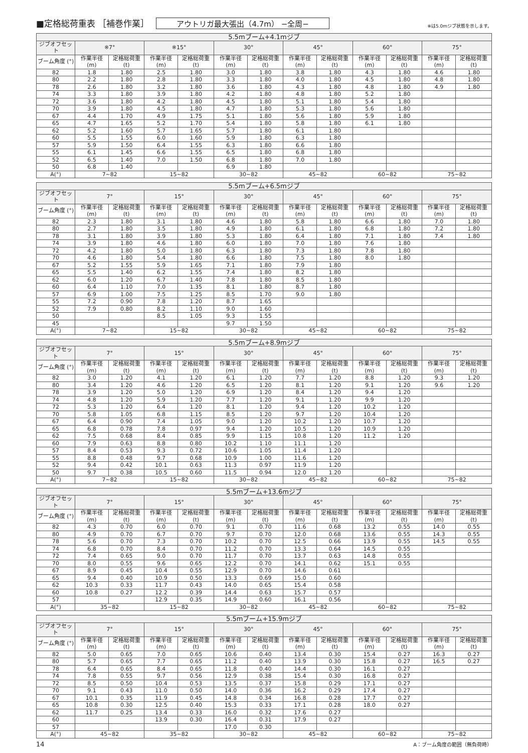■定格総荷重表 ［補巻作業］ アウトリガ最大張出（4.7m） −全周− ※は5.0mジブ状態を示します。
| 5.5mブーム+4.1mジブ | | | | | | | | | | | | |
| --- | --- | --- | --- | --- | --- | --- | --- | --- | --- | --- | --- | --- |
| ジブオフセット | ※7° | | ※15° | | 30° | | 45° | | 60° | | 75° | |
| ブーム角度 (°) | 作業半径 (m) | 定格総荷重 (t) | 作業半径 (m) | 定格総荷重 (t) | 作業半径 (m) | 定格総荷重 (t) | 作業半径 (m) | 定格総荷重 (t) | 作業半径 (m) | 定格総荷重 (t) | 作業半径 (m) | 定格総荷重 (t) |
| 82 | 1.8 | 1.80 | 2.5 | 1.80 | 3.0 | 1.80 | 3.8 | 1.80 | 4.3 | 1.80 | 4.6 | 1.80 |
| 80 | 2.2 | 1.80 | 2.8 | 1.80 | 3.3 | 1.80 | 4.0 | 1.80 | 4.5 | 1.80 | 4.8 | 1.80 |
| 78 | 2.6 | 1.80 | 3.2 | 1.80 | 3.6 | 1.80 | 4.3 | 1.80 | 4.8 | 1.80 | 4.9 | 1.80 |
| 74 | 3.3 | 1.80 | 3.9 | 1.80 | 4.2 | 1.80 | 4.8 | 1.80 | 5.2 | 1.80 | | |
| 72 | 3.6 | 1.80 | 4.2 | 1.80 | 4.5 | 1.80 | 5.1 | 1.80 | 5.4 | 1.80 | | |
| 70 | 3.9 | 1.80 | 4.5 | 1.80 | 4.7 | 1.80 | 5.3 | 1.80 | 5.6 | 1.80 | | |
| 67 | 4.4 | 1.70 | 4.9 | 1.75 | 5.1 | 1.80 | 5.6 | 1.80 | 5.9 | 1.80 | | |
| 65 | 4.7 | 1.65 | 5.2 | 1.70 | 5.4 | 1.80 | 5.8 | 1.80 | 6.1 | 1.80 | | |
| 62 | 5.2 | 1.60 | 5.7 | 1.65 | 5.7 | 1.80 | 6.1 | 1.80 | | | | |
| 60 | 5.5 | 1.55 | 6.0 | 1.60 | 5.9 | 1.80 | 6.3 | 1.80 | | | | |
| 57 | 5.9 | 1.50 | 6.4 | 1.55 | 6.3 | 1.80 | 6.6 | 1.80 | | | | |
| 55 | 6.1 | 1.45 | 6.6 | 1.55 | 6.5 | 1.80 | 6.8 | 1.80 | | | | |
| 52 | 6.5 | 1.40 | 7.0 | 1.50 | 6.8 | 1.80 | 7.0 | 1.80 | | | | |
| 50 | 6.8 | 1.40 | | | 6.9 | 1.80 | | | | | | |
| A(°) | 7~82 | | 15~82 | | 30~82 | | 45~82 | | 60~82 | | 75~82 | |
| 5.5mブーム+6.5mジブ | | | | | | | | | | | | |
| --- | --- | --- | --- | --- | --- | --- | --- | --- | --- | --- | --- | --- |
| ジブオフセット | 7° | | 15° | | 30° | | 45° | | 60° | | 75° | |
| ブーム角度 (°) | 作業半径 (m) | 定格総荷重 (t) | 作業半径 (m) | 定格総荷重 (t) | 作業半径 (m) | 定格総荷重 (t) | 作業半径 (m) | 定格総荷重 (t) | 作業半径 (m) | 定格総荷重 (t) | 作業半径 (m) | 定格総荷重 (t) |
| 82 | 2.3 | 1.80 | 3.1 | 1.80 | 4.6 | 1.80 | 5.8 | 1.80 | 6.6 | 1.80 | 7.0 | 1.80 |
| 80 | 2.7 | 1.80 | 3.5 | 1.80 | 4.9 | 1.80 | 6.1 | 1.80 | 6.8 | 1.80 | 7.2 | 1.80 |
| 78 | 3.1 | 1.80 | 3.9 | 1.80 | 5.3 | 1.80 | 6.4 | 1.80 | 7.1 | 1.80 | 7.4 | 1.80 |
| 74 | 3.9 | 1.80 | 4.6 | 1.80 | 6.0 | 1.80 | 7.0 | 1.80 | 7.6 | 1.80 | | |
| 72 | 4.2 | 1.80 | 5.0 | 1.80 | 6.3 | 1.80 | 7.3 | 1.80 | 7.8 | 1.80 | | |
| 70 | 4.6 | 1.80 | 5.4 | 1.80 | 6.6 | 1.80 | 7.5 | 1.80 | 8.0 | 1.80 | | |
| 67 | 5.2 | 1.55 | 5.9 | 1.65 | 7.1 | 1.80 | 7.9 | 1.80 | | | | |
| 65 | 5.5 | 1.40 | 6.2 | 1.55 | 7.4 | 1.80 | 8.2 | 1.80 | | | | |
| 62 | 6.0 | 1.20 | 6.7 | 1.40 | 7.8 | 1.80 | 8.5 | 1.80 | | | | |
| 60 | 6.4 | 1.10 | 7.0 | 1.35 | 8.1 | 1.80 | 8.7 | 1.80 | | | | |
| 57 | 6.9 | 1.00 | 7.5 | 1.25 | 8.5 | 1.70 | 9.0 | 1.80 | | | | |
| 55 | 7.2 | 0.90 | 7.8 | 1.20 | 8.7 | 1.65 | | | | | | |
| 52 | 7.9 | 0.80 | 8.2 | 1.10 | 9.0 | 1.60 | | | | | | |
| 50 | | | 8.5 | 1.05 | 9.3 | 1.55 | | | | | | |
| 45 | | | | | 9.7 | 1.50 | | | | | | |
| A(°) | 7~82 | | 15~82 | | 30~82 | | 45~82 | | 60~82 | | 75~82 | |
| 5.5mブーム+8.9mジブ | | | | | | | | | | | | |
| --- | --- | --- | --- | --- | --- | --- | --- | --- | --- | --- | --- | --- |
| ジブオフセット | 7° | | 15° | | 30° | | 45° | | 60° | | 75° | |
| ブーム角度 (°) | 作業半径 (m) | 定格総荷重 (t) | 作業半径 (m) | 定格総荷重 (t) | 作業半径 (m) | 定格総荷重 (t) | 作業半径 (m) | 定格総荷重 (t) | 作業半径 (m) | 定格総荷重 (t) | 作業半径 (m) | 定格総荷重 (t) |
| 82 | 3.0 | 1.20 | 4.1 | 1.20 | 6.1 | 1.20 | 7.7 | 1.20 | 8.8 | 1.20 | 9.3 | 1.20 |
| 80 | 3.4 | 1.20 | 4.6 | 1.20 | 6.5 | 1.20 | 8.1 | 1.20 | 9.1 | 1.20 | 9.6 | 1.20 |
| 78 | 3.9 | 1.20 | 5.0 | 1.20 | 6.9 | 1.20 | 8.4 | 1.20 | 9.4 | 1.20 | | |
| 74 | 4.8 | 1.20 | 5.9 | 1.20 | 7.7 | 1.20 | 9.1 | 1.20 | 9.9 | 1.20 | | |
| 72 | 5.3 | 1.20 | 6.4 | 1.20 | 8.1 | 1.20 | 9.4 | 1.20 | 10.2 | 1.20 | | |
| 70 | 5.8 | 1.05 | 6.8 | 1.15 | 8.5 | 1.20 | 9.7 | 1.20 | 10.4 | 1.20 | | |
| 67 | 6.4 | 0.90 | 7.4 | 1.05 | 9.0 | 1.20 | 10.2 | 1.20 | 10.7 | 1.20 | | |
| 65 | 6.8 | 0.78 | 7.8 | 0.97 | 9.4 | 1.20 | 10.5 | 1.20 | 10.9 | 1.20 | | |
| 62 | 7.5 | 0.68 | 8.4 | 0.85 | 9.9 | 1.15 | 10.8 | 1.20 | 11.2 | 1.20 | | |
| 60 | 7.9 | 0.63 | 8.8 | 0.80 | 10.2 | 1.10 | 11.1 | 1.20 | | | | |
| 57 | 8.4 | 0.53 | 9.3 | 0.72 | 10.6 | 1.05 | 11.4 | 1.20 | | | | |
| 55 | 8.8 | 0.48 | 9.7 | 0.68 | 10.9 | 1.00 | 11.6 | 1.20 | | | | |
| 52 | 9.4 | 0.42 | 10.1 | 0.63 | 11.3 | 0.97 | 11.9 | 1.20 | | | | |
| 50 | 9.7 | 0.38 | 10.5 | 0.60 | 11.5 | 0.94 | 12.0 | 1.20 | | | | |
| A(°) | 7~82 | | 15~82 | | 30~82 | | 45~82 | | 60~82 | | 75~82 | |
| 5.5mブーム+13.6mジブ | | | | | | | | | | | | |
| --- | --- | --- | --- | --- | --- | --- | --- | --- | --- | --- | --- | --- |
| ジブオフセット | 7° | | 15° | | 30° | | 45° | | 60° | | 75° | |
| ブーム角度 (°) | 作業半径 (m) | 定格総荷重 (t) | 作業半径 (m) | 定格総荷重 (t) | 作業半径 (m) | 定格総荷重 (t) | 作業半径 (m) | 定格総荷重 (t) | 作業半径 (m) | 定格総荷重 (t) | 作業半径 (m) | 定格総荷重 (t) |
| 82 | 4.3 | 0.70 | 6.0 | 0.70 | 9.1 | 0.70 | 11.6 | 0.68 | 13.2 | 0.55 | 14.0 | 0.55 |
| 80 | 4.9 | 0.70 | 6.7 | 0.70 | 9.7 | 0.70 | 12.0 | 0.68 | 13.6 | 0.55 | 14.3 | 0.55 |
| 78 | 5.6 | 0.70 | 7.3 | 0.70 | 10.2 | 0.70 | 12.5 | 0.66 | 13.9 | 0.55 | 14.5 | 0.55 |
| 74 | 6.8 | 0.70 | 8.4 | 0.70 | 11.2 | 0.70 | 13.3 | 0.64 | 14.5 | 0.55 | | |
| 72 | 7.4 | 0.65 | 9.0 | 0.70 | 11.7 | 0.70 | 13.7 | 0.63 | 14.8 | 0.55 | | |
| 70 | 8.0 | 0.55 | 9.6 | 0.65 | 12.2 | 0.70 | 14.1 | 0.62 | 15.1 | 0.55 | | |
| 67 | 8.9 | 0.45 | 10.4 | 0.55 | 12.9 | 0.70 | 14.6 | 0.61 | | | | |
| 65 | 9.4 | 0.40 | 10.9 | 0.50 | 13.3 | 0.69 | 15.0 | 0.60 | | | | |
| 62 | 10.3 | 0.33 | 11.7 | 0.43 | 14.0 | 0.65 | 15.4 | 0.58 | | | | |
| 60 | 10.8 | 0.27 | 12.2 | 0.39 | 14.4 | 0.63 | 15.7 | 0.57 | | | | |
| 57 | | | 12.9 | 0.35 | 14.9 | 0.60 | 16.1 | 0.56 | | | | |
| A(°) | 35~82 | | 15~82 | | 30~82 | | 45~82 | | 60~82 | | 75~82 | |
| 5.5mブーム+15.9mジブ | | | | | | | | | | | | |
| --- | --- | --- | --- | --- | --- | --- | --- | --- | --- | --- | --- | --- |
| ジブオフセット | 7° | | 15° | | 30° | | 45° | | 60° | | 75° | |
| ブーム角度 (°) | 作業半径 (m) | 定格総荷重 (t) | 作業半径 (m) | 定格総荷重 (t) | 作業半径 (m) | 定格総荷重 (t) | 作業半径 (m) | 定格総荷重 (t) | 作業半径 (m) | 定格総荷重 (t) | 作業半径 (m) | 定格総荷重 (t) |
| 82 | 5.0 | 0.65 | 7.0 | 0.65 | 10.6 | 0.40 | 13.4 | 0.30 | 15.4 | 0.27 | 16.3 | 0.27 |
| 80 | 5.7 | 0.65 | 7.7 | 0.65 | 11.2 | 0.40 | 13.9 | 0.30 | 15.8 | 0.27 | 16.5 | 0.27 |
| 78 | 6.4 | 0.65 | 8.4 | 0.65 | 11.8 | 0.40 | 14.4 | 0.30 | 16.1 | 0.27 | | |
| 74 | 7.8 | 0.55 | 9.7 | 0.56 | 12.9 | 0.38 | 15.4 | 0.30 | 16.8 | 0.27 | | |
| 72 | 8.5 | 0.50 | 10.4 | 0.53 | 13.5 | 0.37 | 15.8 | 0.29 | 17.1 | 0.27 | | |
| 70 | 9.1 | 0.43 | 11.0 | 0.50 | 14.0 | 0.36 | 16.2 | 0.29 | 17.4 | 0.27 | | |
| 67 | 10.1 | 0.35 | 11.9 | 0.45 | 14.8 | 0.34 | 16.8 | 0.28 | 17.7 | 0.27 | | |
| 65 | 10.8 | 0.30 | 12.5 | 0.40 | 15.3 | 0.33 | 17.1 | 0.28 | 18.0 | 0.27 | | |
| 62 | 11.7 | 0.25 | 13.4 | 0.33 | 16.0 | 0.32 | 17.6 | 0.27 | | | | |
| 60 | | | 13.9 | 0.30 | 16.4 | 0.31 | 17.9 | 0.27 | | | | |
| 57 | | | | | 17.0 | 0.30 | | | | | | |
| A(°) | 45~82 | | 35~82 | | 30~82 | | 45~82 | | 60~82 | | 75~82 | |
14 A：ブーム角度の範囲（無負荷時）